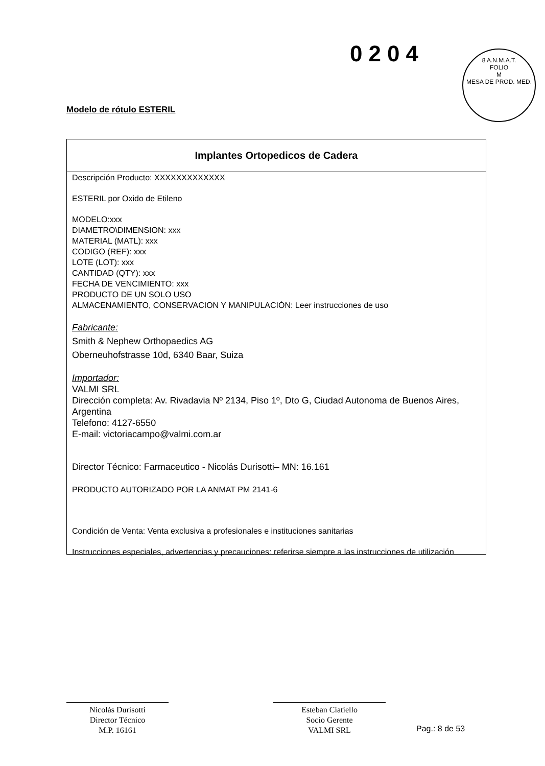0204
8 A.N.M.A.T.
FOLIO
M
MESA DE PROD. MED.
Modelo de rótulo ESTERIL
Implantes Ortopedicos de Cadera
Descripción Producto: XXXXXXXXXXXXX
ESTERIL por Oxido de Etileno
MODELO:xxx
DIAMETRO\DIMENSION: xxx
MATERIAL (MATL): xxx
CODIGO (REF): xxx
LOTE (LOT): xxx
CANTIDAD (QTY): xxx
FECHA DE VENCIMIENTO: xxx
PRODUCTO DE UN SOLO USO
ALMACENAMIENTO, CONSERVACION Y MANIPULACIÓN: Leer instrucciones de uso
Fabricante:
Smith & Nephew Orthopaedics AG
Oberneuhofstrasse 10d, 6340 Baar, Suiza
Importador:
VALMI SRL
Dirección completa: Av. Rivadavia Nº 2134, Piso 1º, Dto G, Ciudad Autonoma de Buenos Aires, Argentina
Telefono: 4127-6550
E-mail: victoriacampo@valmi.com.ar
Director Técnico: Farmaceutico - Nicolás Durisotti– MN: 16.161
PRODUCTO AUTORIZADO POR LA ANMAT PM 2141-6
Condición de Venta: Venta exclusiva a profesionales e instituciones sanitarias
Instrucciones especiales, advertencias y precauciones: referirse siempre a las instrucciones de utilización
Nicolás Durisotti
Director Técnico
M.P. 16161
Esteban Ciatiello
Socio Gerente
VALMI SRL
Pag.: 8 de 53